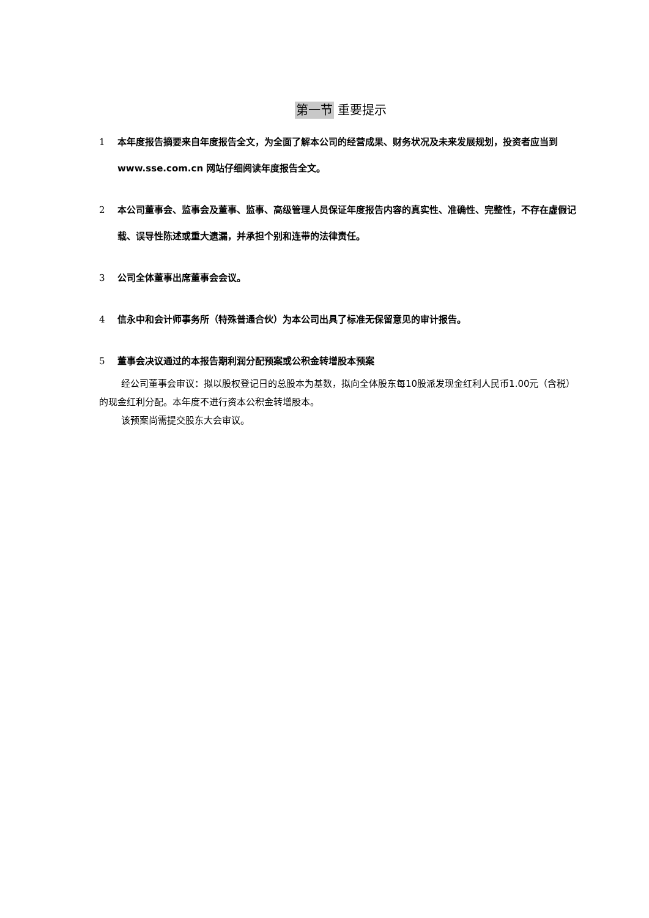第一节 重要提示
1 本年度报告摘要来自年度报告全文，为全面了解本公司的经营成果、财务状况及未来发展规划，投资者应当到 www.sse.com.cn 网站仔细阅读年度报告全文。
2 本公司董事会、监事会及董事、监事、高级管理人员保证年度报告内容的真实性、准确性、完整性，不存在虚假记载、误导性陈述或重大遗漏，并承担个别和连带的法律责任。
3 公司全体董事出席董事会会议。
4 信永中和会计师事务所（特殊普通合伙）为本公司出具了标准无保留意见的审计报告。
5 董事会决议通过的本报告期利润分配预案或公积金转增股本预案
经公司董事会审议：拟以股权登记日的总股本为基数，拟向全体股东每10股派发现金红利人民币1.00元（含税）的现金红利分配。本年度不进行资本公积金转增股本。
该预案尚需提交股东大会审议。